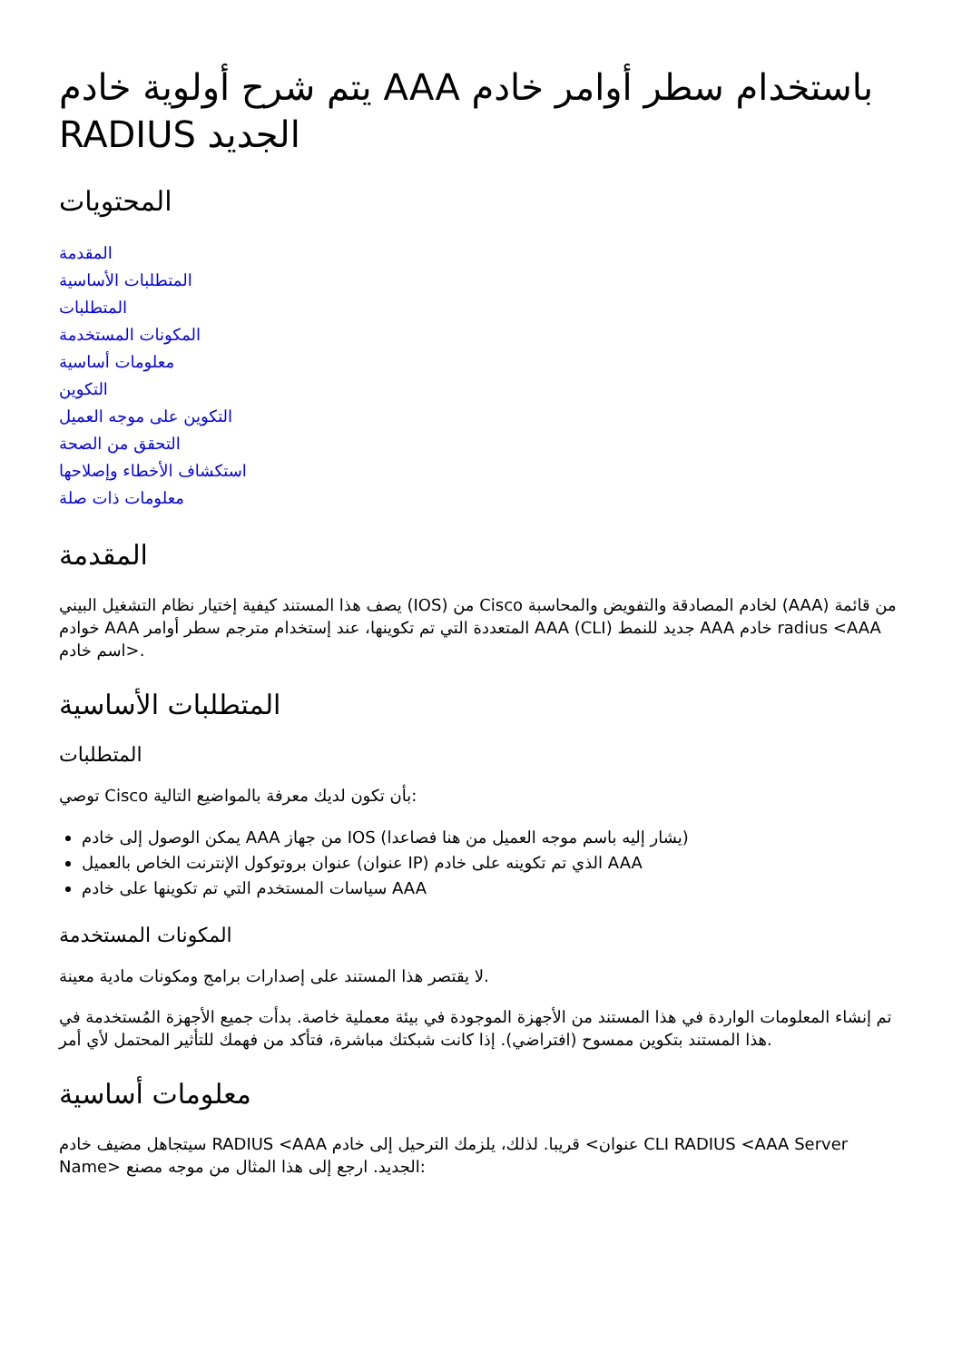يتم شرح أولوية خادم AAA باستخدام سطر أوامر خادم RADIUS الجديد
المحتويات
المقدمة
المتطلبات الأساسية
المتطلبات
المكونات المستخدمة
معلومات أساسية
التكوين
التكوين على موجه العميل
التحقق من الصحة
استكشاف الأخطاء وإصلاحها
معلومات ذات صلة
المقدمة
يصف هذا المستند كيفية إختيار نظام التشغيل البيني (IOS) من Cisco لخادم المصادقة والتفويض والمحاسبة (AAA) من قائمة خوادم AAA المتعددة التي تم تكوينها، عند إستخدام مترجم سطر أوامر AAA (CLI) جديد للنمط AAA خادم radius <AAA اسم خادم>.
المتطلبات الأساسية
المتطلبات
توصي Cisco بأن تكون لديك معرفة بالمواضيع التالية:
يمكن الوصول إلى خادم AAA من جهاز IOS (يشار إليه باسم موجه العميل من هنا فصاعدا)
عنوان بروتوكول الإنترنت الخاص بالعميل (عنوان IP) الذي تم تكوينه على خادم AAA
سياسات المستخدم التي تم تكوينها على خادم AAA
المكونات المستخدمة
لا يقتصر هذا المستند على إصدارات برامج ومكونات مادية معينة.
تم إنشاء المعلومات الواردة في هذا المستند من الأجهزة الموجودة في بيئة معملية خاصة. بدأت جميع الأجهزة المُستخدمة في هذا المستند بتكوين ممسوح (افتراضي). إذا كانت شبكتك مباشرة، فتأكد من فهمك للتأثير المحتمل لأي أمر.
معلومات أساسية
سيتجاهل مضيف خادم RADIUS <AAA عنوان> قريبا. لذلك، يلزمك الترحيل إلى خادم CLI RADIUS <AAA Server Name> الجديد. ارجع إلى هذا المثال من موجه مصنع: